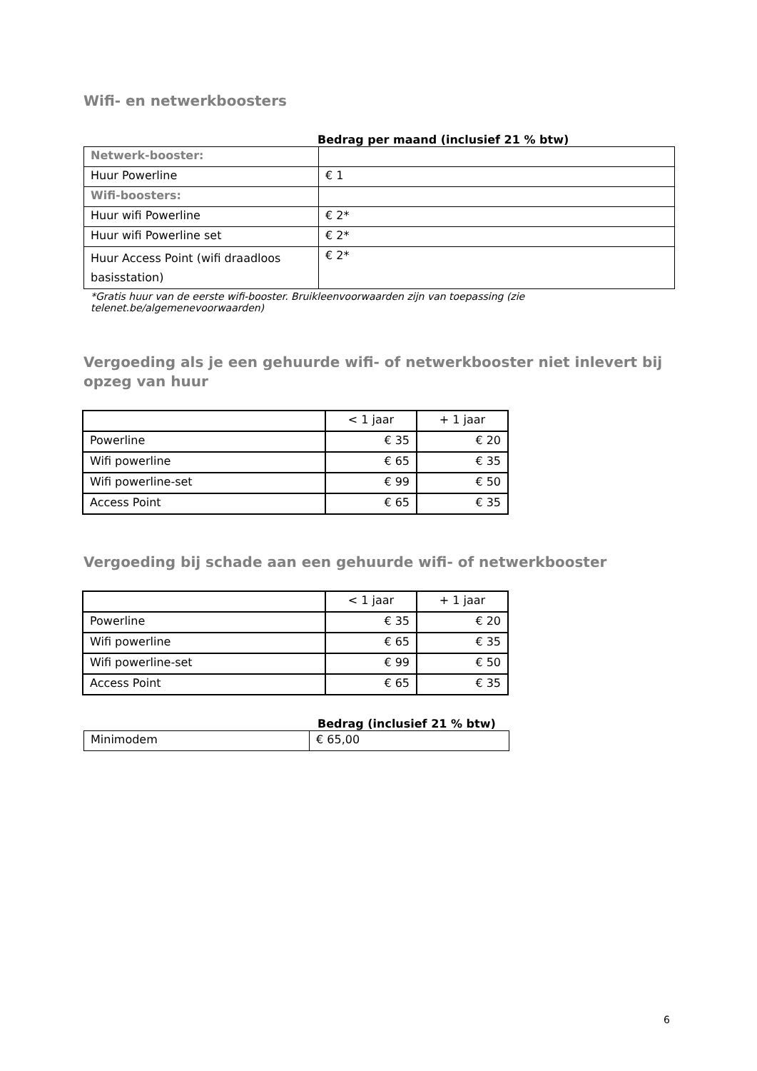Wifi- en netwerkboosters
Bedrag per maand (inclusief 21 % btw)
| Netwerk-booster: | |
| Huur Powerline | € 1 |
| Wifi-boosters: | |
| Huur wifi Powerline | € 2* |
| Huur wifi Powerline set | € 2* |
| Huur Access Point (wifi draadloos basisstation) | € 2* |
*Gratis huur van de eerste wifi-booster. Bruikleenvoorwaarden zijn van toepassing (zie telenet.be/algemenevoorwaarden)
Vergoeding als je een gehuurde wifi- of netwerkbooster niet inlevert bij opzeg van huur
| | < 1 jaar | + 1 jaar |
| --- | --- | --- |
| Powerline | € 35 | € 20 |
| Wifi powerline | € 65 | € 35 |
| Wifi powerline-set | € 99 | € 50 |
| Access Point | € 65 | € 35 |
Vergoeding bij schade aan een gehuurde wifi- of netwerkbooster
| | < 1 jaar | + 1 jaar |
| --- | --- | --- |
| Powerline | € 35 | € 20 |
| Wifi powerline | € 65 | € 35 |
| Wifi powerline-set | € 99 | € 50 |
| Access Point | € 65 | € 35 |
Bedrag (inclusief 21 % btw)
| Minimodem | € 65,00 |
6